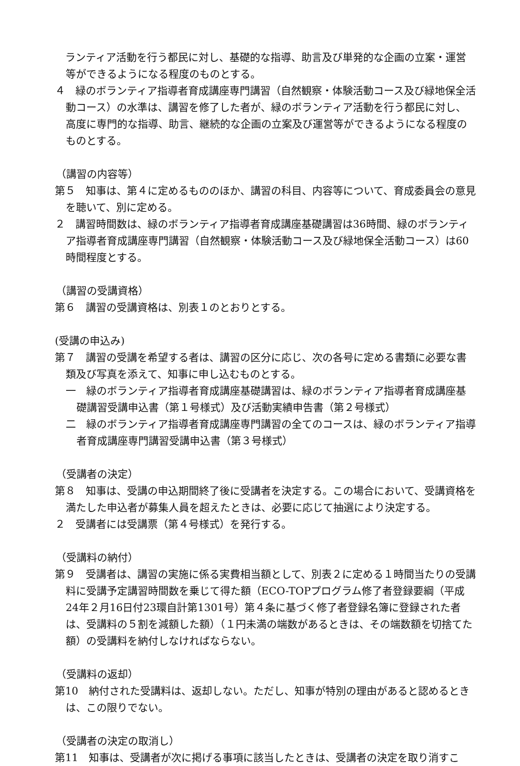ランティア活動を行う都民に対し、基礎的な指導、助言及び単発的な企画の立案・運営等ができるようになる程度のものとする。
４　緑のボランティア指導者育成講座専門講習（自然観察・体験活動コース及び緑地保全活動コース）の水準は、講習を修了した者が、緑のボランティア活動を行う都民に対し、高度に専門的な指導、助言、継続的な企画の立案及び運営等ができるようになる程度のものとする。
（講習の内容等）
第５　知事は、第４に定めるもののほか、講習の科目、内容等について、育成委員会の意見を聴いて、別に定める。
２　講習時間数は、緑のボランティア指導者育成講座基礎講習は36時間、緑のボランティア指導者育成講座専門講習（自然観察・体験活動コース及び緑地保全活動コース）は60時間程度とする。
（講習の受講資格）
第６　講習の受講資格は、別表１のとおりとする。
(受講の申込み)
第７　講習の受講を希望する者は、講習の区分に応じ、次の各号に定める書類に必要な書類及び写真を添えて、知事に申し込むものとする。
一　緑のボランティア指導者育成講座基礎講習は、緑のボランティア指導者育成講座基礎講習受講申込書（第１号様式）及び活動実績申告書（第２号様式）
二　緑のボランティア指導者育成講座専門講習の全てのコースは、緑のボランティア指導者育成講座専門講習受講申込書（第３号様式）
（受講者の決定）
第８　知事は、受講の申込期間終了後に受講者を決定する。この場合において、受講資格を満たした申込者が募集人員を超えたときは、必要に応じて抽選により決定する。
２　受講者には受講票（第４号様式）を発行する。
（受講料の納付）
第９　受講者は、講習の実施に係る実費相当額として、別表２に定める１時間当たりの受講料に受講予定講習時間数を乗じて得た額（ECO-TOPプログラム修了者登録要綱（平成24年２月16日付23環自計第1301号）第４条に基づく修了者登録名簿に登録された者は、受講料の５割を減額した額）（１円未満の端数があるときは、その端数額を切捨てた額）の受講料を納付しなければならない。
（受講料の返却）
第10　納付された受講料は、返却しない。ただし、知事が特別の理由があると認めるときは、この限りでない。
（受講者の決定の取消し）
第11　知事は、受講者が次に掲げる事項に該当したときは、受講者の決定を取り消すこ